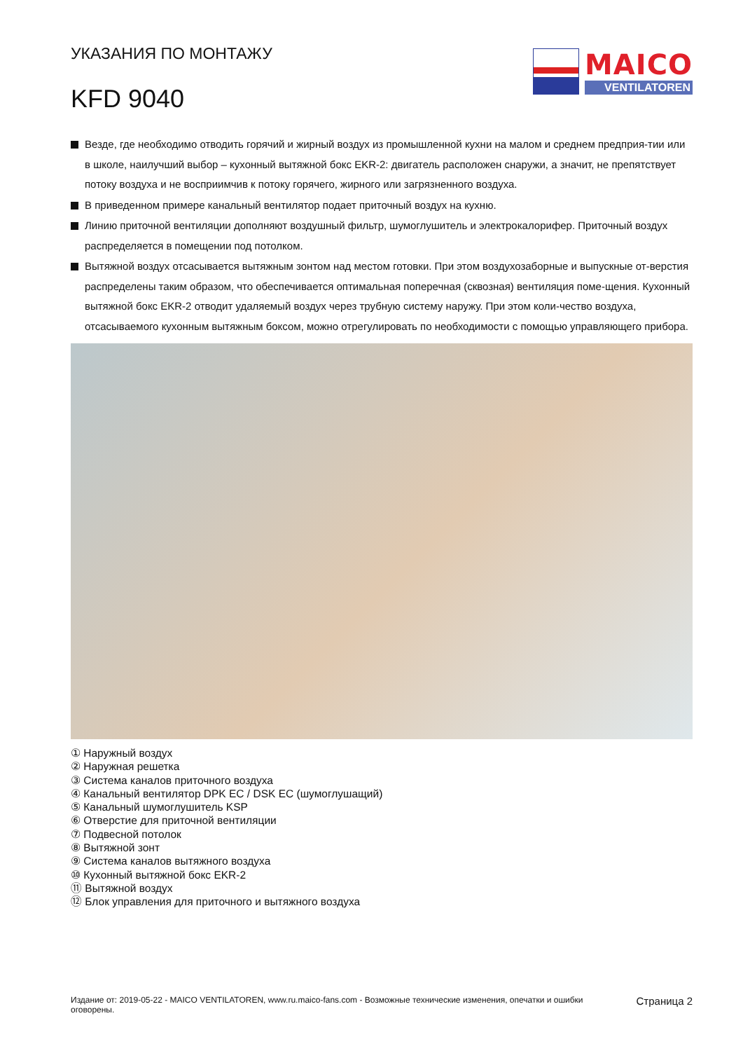УКАЗАНИЯ ПО МОНТАЖУ
KFD 9040
MAICO
VENTILATOREN
Везде, где необходимо отводить горячий и жирный воздух из промышленной кухни на малом и среднем предприя-тии или в школе, наилучший выбор – кухонный вытяжной бокс EKR-2: двигатель расположен снаружи, а значит, не препятствует потоку воздуха и не восприимчив к потоку горячего, жирного или загрязненного воздуха.
В приведенном примере канальный вентилятор подает приточный воздух на кухню.
Линию приточной вентиляции дополняют воздушный фильтр, шумоглушитель и электрокалорифер. Приточный воздух распределяется в помещении под потолком.
Вытяжной воздух отсасывается вытяжным зонтом над местом готовки. При этом воздухозаборные и выпускные от-верстия распределены таким образом, что обеспечивается оптимальная поперечная (сквозная) вентиляция поме-щения. Кухонный вытяжной бокс EKR-2 отводит удаляемый воздух через трубную систему наружу. При этом коли-чество воздуха, отсасываемого кухонным вытяжным боксом, можно отрегулировать по необходимости с помощью управляющего прибора.
① Наружный воздух
② Наружная решетка
③ Система каналов приточного воздуха
④ Канальный вентилятор DPK EC / DSK EC (шумоглушащий)
⑤ Канальный шумоглушитель KSP
⑥ Отверстие для приточной вентиляции
⑦ Подвесной потолок
⑧ Вытяжной зонт
⑨ Система каналов вытяжного воздуха
⑩ Кухонный вытяжной бокс EKR-2
⑪ Вытяжной воздух
⑫ Блок управления для приточного и вытяжного воздуха
Издание от: 2019-05-22 - MAICO VENTILATOREN, www.ru.maico-fans.com - Возможные технические изменения, опечатки и ошибки
оговорены.
Страница 2